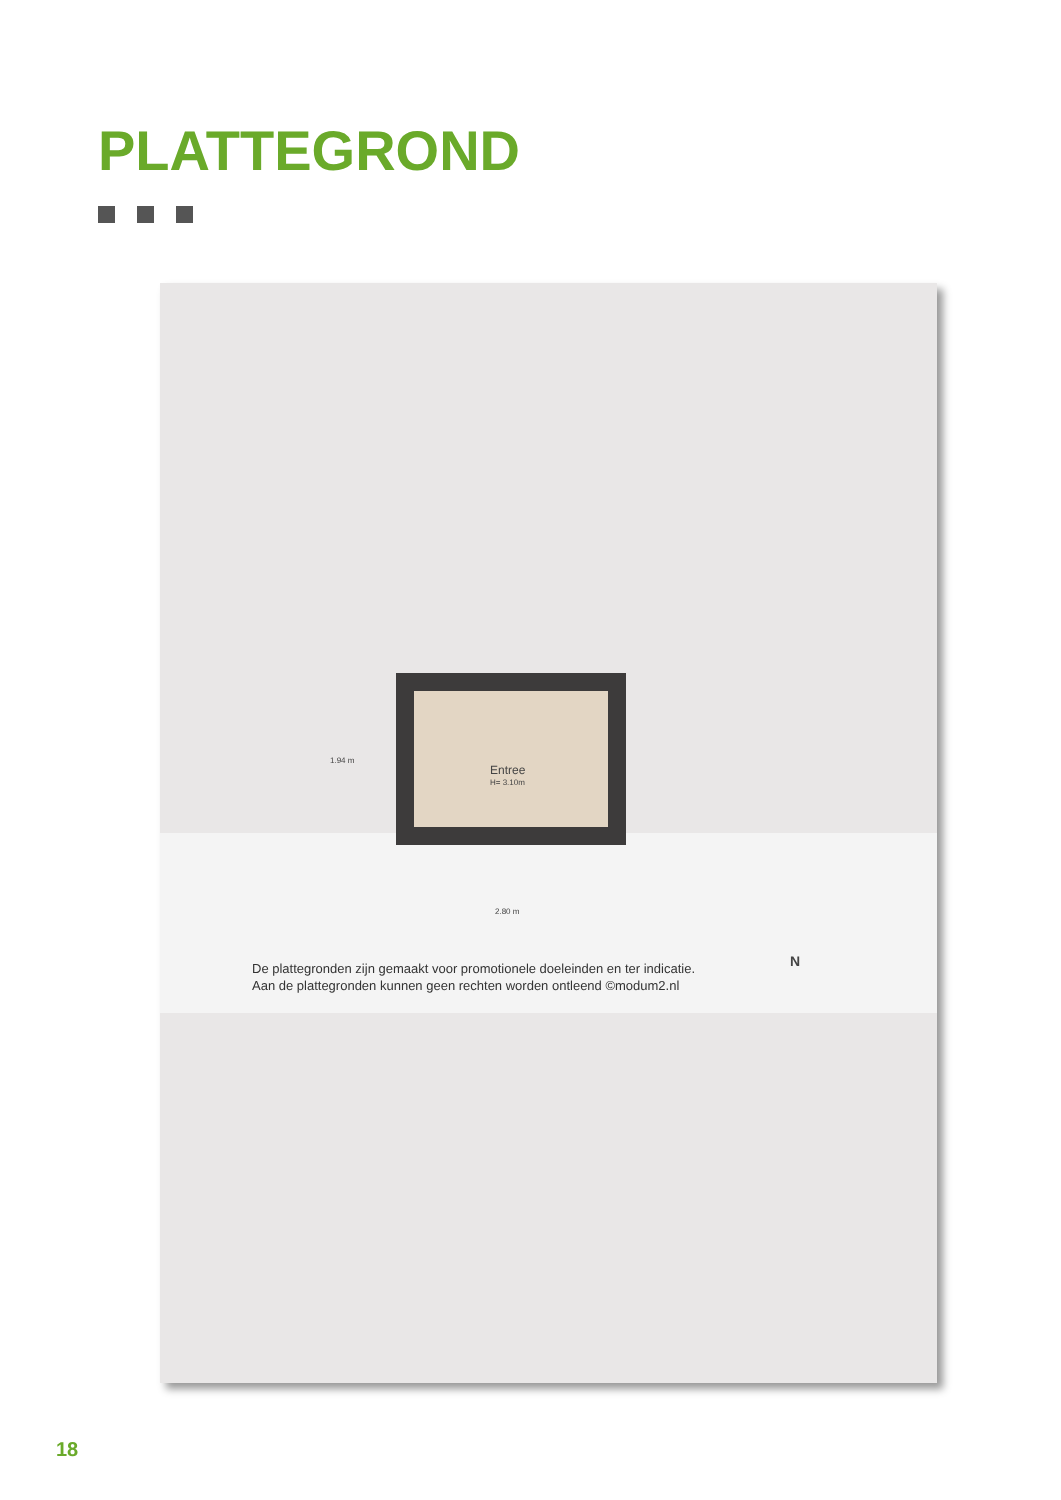PLATTEGROND
Entree
H= 3.10m
1.94 m
2.80 m
De plattegronden zijn gemaakt voor promotionele doeleinden en ter indicatie.
Aan de plattegronden kunnen geen rechten worden ontleend ©modum2.nl
N
18